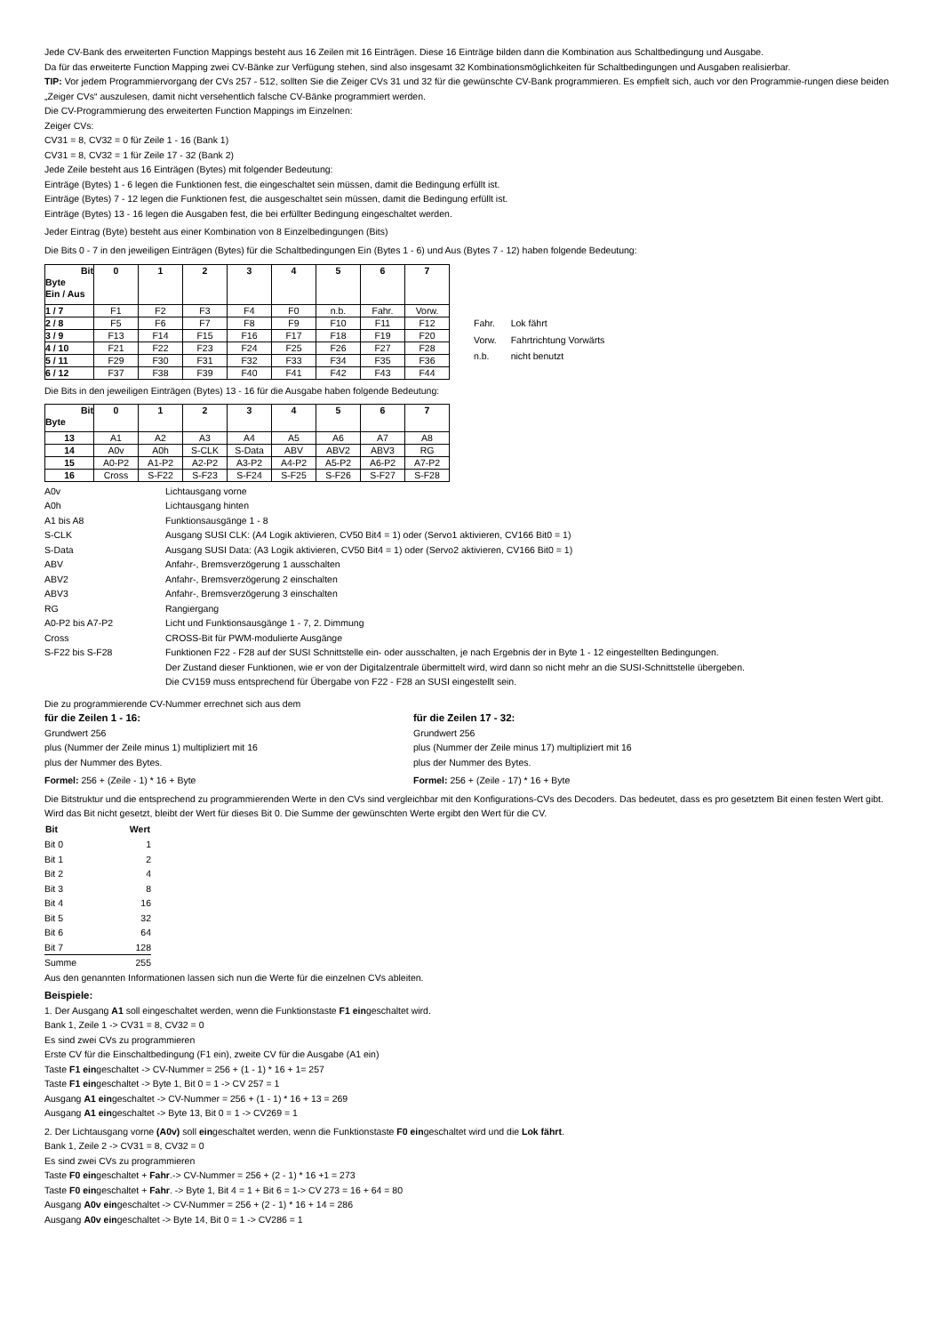Jede CV-Bank des erweiterten Function Mappings besteht aus 16 Zeilen mit 16 Einträgen. Diese 16 Einträge bilden dann die Kombination aus Schaltbedingung und Ausgabe.
Da für das erweiterte Function Mapping zwei CV-Bänke zur Verfügung stehen, sind also insgesamt 32 Kombinationsmöglichkeiten für Schaltbedingungen und Ausgaben realisierbar.
TIP: Vor jedem Programmiervorgang der CVs 257 - 512, sollten Sie die Zeiger CVs 31 und 32 für die gewünschte CV-Bank programmieren. Es empfielt sich, auch vor den Programmie-rungen diese beiden „Zeiger CVs“ auszulesen, damit nicht versehentlich falsche CV-Bänke programmiert werden.
Die CV-Programmierung des erweiterten Function Mappings im Einzelnen:
Zeiger CVs:
CV31 = 8, CV32 = 0 für Zeile 1 - 16 (Bank 1)
CV31 = 8, CV32 = 1 für Zeile 17 - 32 (Bank 2)
Jede Zeile besteht aus 16 Einträgen (Bytes) mit folgender Bedeutung:
Einträge (Bytes) 1 - 6 legen die Funktionen fest, die eingeschaltet sein müssen, damit die Bedingung erfüllt ist.
Einträge (Bytes) 7 - 12 legen die Funktionen fest, die ausgeschaltet sein müssen, damit die Bedingung erfüllt ist.
Einträge (Bytes) 13 - 16 legen die Ausgaben fest, die bei erfüllter Bedingung eingeschaltet werden.
Jeder Eintrag (Byte) besteht aus einer Kombination von 8 Einzelbedingungen (Bits)
Die Bits 0 - 7 in den jeweiligen Einträgen (Bytes) für die Schaltbedingungen Ein (Bytes 1 - 6) und Aus (Bytes 7 - 12) haben folgende Bedeutung:
| Bit Byte Ein / Aus | 0 | 1 | 2 | 3 | 4 | 5 | 6 | 7 |
| 1 / 7 | F1 | F2 | F3 | F4 | F0 | n.b. | Fahr. | Vorw. |
| 2 / 8 | F5 | F6 | F7 | F8 | F9 | F10 | F11 | F12 |
| 3 / 9 | F13 | F14 | F15 | F16 | F17 | F18 | F19 | F20 |
| 4 / 10 | F21 | F22 | F23 | F24 | F25 | F26 | F27 | F28 |
| 5 / 11 | F29 | F30 | F31 | F32 | F33 | F34 | F35 | F36 |
| 6 / 12 | F37 | F38 | F39 | F40 | F41 | F42 | F43 | F44 |
| Fahr. | Lok fährt |
| Vorw. | Fahrtrichtung Vorwärts |
| n.b. | nicht benutzt |
Die Bits in den jeweiligen Einträgen (Bytes) 13 - 16 für die Ausgabe haben folgende Bedeutung:
| Bit Byte | 0 | 1 | 2 | 3 | 4 | 5 | 6 | 7 |
| 13 | A1 | A2 | A3 | A4 | A5 | A6 | A7 | A8 |
| 14 | A0v | A0h | S-CLK | S-Data | ABV | ABV2 | ABV3 | RG |
| 15 | A0-P2 | A1-P2 | A2-P2 | A3-P2 | A4-P2 | A5-P2 | A6-P2 | A7-P2 |
| 16 | Cross | S-F22 | S-F23 | S-F24 | S-F25 | S-F26 | S-F27 | S-F28 |
| A0v | Lichtausgang vorne |
| A0h | Lichtausgang hinten |
| A1 bis A8 | Funktionsausgänge 1 - 8 |
| S-CLK | Ausgang SUSI CLK: (A4 Logik aktivieren, CV50 Bit4 = 1) oder (Servo1 aktivieren, CV166 Bit0 = 1) |
| S-Data | Ausgang SUSI Data: (A3 Logik aktivieren, CV50 Bit4 = 1) oder (Servo2 aktivieren, CV166 Bit0 = 1) |
| ABV | Anfahr-, Bremsverzögerung 1 ausschalten |
| ABV2 | Anfahr-, Bremsverzögerung 2 einschalten |
| ABV3 | Anfahr-, Bremsverzögerung 3 einschalten |
| RG | Rangiergang |
| A0-P2 bis A7-P2 | Licht und Funktionsausgänge 1 - 7, 2. Dimmung |
| Cross | CROSS-Bit für PWM-modulierte Ausgänge |
| S-F22 bis S-F28 | Funktionen F22 - F28 auf der SUSI Schnittstelle ein- oder ausschalten, je nach Ergebnis der in Byte 1 - 12 eingestellten Bedingungen. Der Zustand dieser Funktionen, wie er von der Digitalzentrale übermittelt wird, wird dann so nicht mehr an die SUSI-Schnittstelle übergeben. Die CV159 muss entsprechend für Übergabe von F22 - F28 an SUSI eingestellt sein. |
Die zu programmierende CV-Nummer errechnet sich aus dem
für die Zeilen 1 - 16:
Grundwert 256
plus (Nummer der Zeile minus 1) multipliziert mit 16
plus der Nummer des Bytes.
Formel: 256 + (Zeile - 1) * 16 + Byte
für die Zeilen 17 - 32:
Grundwert 256
plus (Nummer der Zeile minus 17) multipliziert mit 16
plus der Nummer des Bytes.
Formel: 256 + (Zeile - 17) * 16 + Byte
Die Bitstruktur und die entsprechend zu programmierenden Werte in den CVs sind vergleichbar mit den Konfigurations-CVs des Decoders. Das bedeutet, dass es pro gesetztem Bit einen festen Wert gibt. Wird das Bit nicht gesetzt, bleibt der Wert für dieses Bit 0. Die Summe der gewünschten Werte ergibt den Wert für die CV.
| Bit | Wert |
| --- | --- |
| Bit 0 | 1 |
| Bit 1 | 2 |
| Bit 2 | 4 |
| Bit 3 | 8 |
| Bit 4 | 16 |
| Bit 5 | 32 |
| Bit 6 | 64 |
| Bit 7 | 128 |
| Summe | 255 |
Aus den genannten Informationen lassen sich nun die Werte für die einzelnen CVs ableiten.
Beispiele:
1. Der Ausgang A1 soll eingeschaltet werden, wenn die Funktionstaste F1 eingeschaltet wird.
Bank 1, Zeile 1 -> CV31 = 8, CV32 = 0
Es sind zwei CVs zu programmieren
Erste CV für die Einschaltbedingung (F1 ein), zweite CV für die Ausgabe (A1 ein)
Taste F1 eingeschaltet -> CV-Nummer = 256 + (1 - 1) * 16 + 1= 257
Taste F1 eingeschaltet -> Byte 1, Bit 0 = 1 -> CV 257 = 1
Ausgang A1 eingeschaltet -> CV-Nummer = 256 + (1 - 1) * 16 + 13 = 269
Ausgang A1 eingeschaltet -> Byte 13, Bit 0 = 1 -> CV269 = 1
2. Der Lichtausgang vorne (A0v) soll eingeschaltet werden, wenn die Funktionstaste F0 eingeschaltet wird und die Lok fährt.
Bank 1, Zeile 2 -> CV31 = 8, CV32 = 0
Es sind zwei CVs zu programmieren
Taste F0 eingeschaltet + Fahr.-> CV-Nummer = 256 + (2 - 1) * 16 +1 = 273
Taste F0 eingeschaltet + Fahr. -> Byte 1, Bit 4 = 1 + Bit 6 = 1-> CV 273 = 16 + 64 = 80
Ausgang A0v eingeschaltet -> CV-Nummer = 256 + (2 - 1) * 16 + 14 = 286
Ausgang A0v eingeschaltet -> Byte 14, Bit 0 = 1 -> CV286 = 1